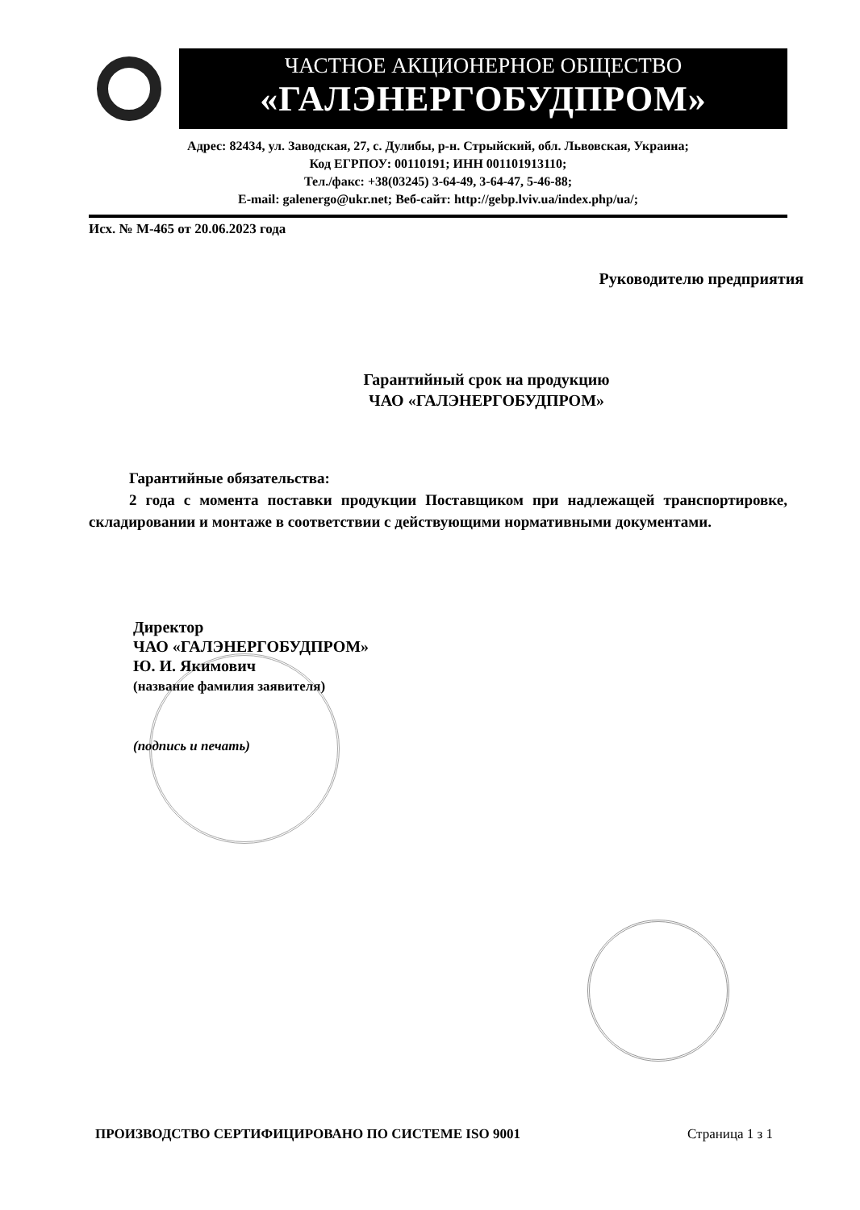ЧАСТНОЕ АКЦИОНЕРНОЕ ОБЩЕСТВО
«ГАЛЭНЕРГОБУДПРОМ»
Адрес: 82434, ул. Заводская, 27, с. Дулибы, р-н. Стрыйский, обл. Львовская, Украина;
Код ЕГРПОУ: 00110191; ИНН 001101913110;
Тел./факс: +38(03245) 3-64-49, 3-64-47, 5-46-88;
E-mail: galenergo@ukr.net; Веб-сайт: http://gebp.lviv.ua/index.php/ua/;
Исх. № М-465 от 20.06.2023 года
Руководителю предприятия
Гарантийный срок на продукцию
ЧАО «ГАЛЭНЕРГОБУДПРОМ»
Гарантийные обязательства:
2 года с момента поставки продукции Поставщиком при надлежащей транспортировке, складировании и монтаже в соответствии с действующими нормативными документами.
Директор
ЧАО «ГАЛЭНЕРГОБУДПРОМ»
Ю. И. Якимович
(название фамилия заявителя)
(подпись и печать)
ПРОИЗВОДСТВО СЕРТИФИЦИРОВАНО ПО СИСТЕМЕ ISO 9001 Страница 1 з 1